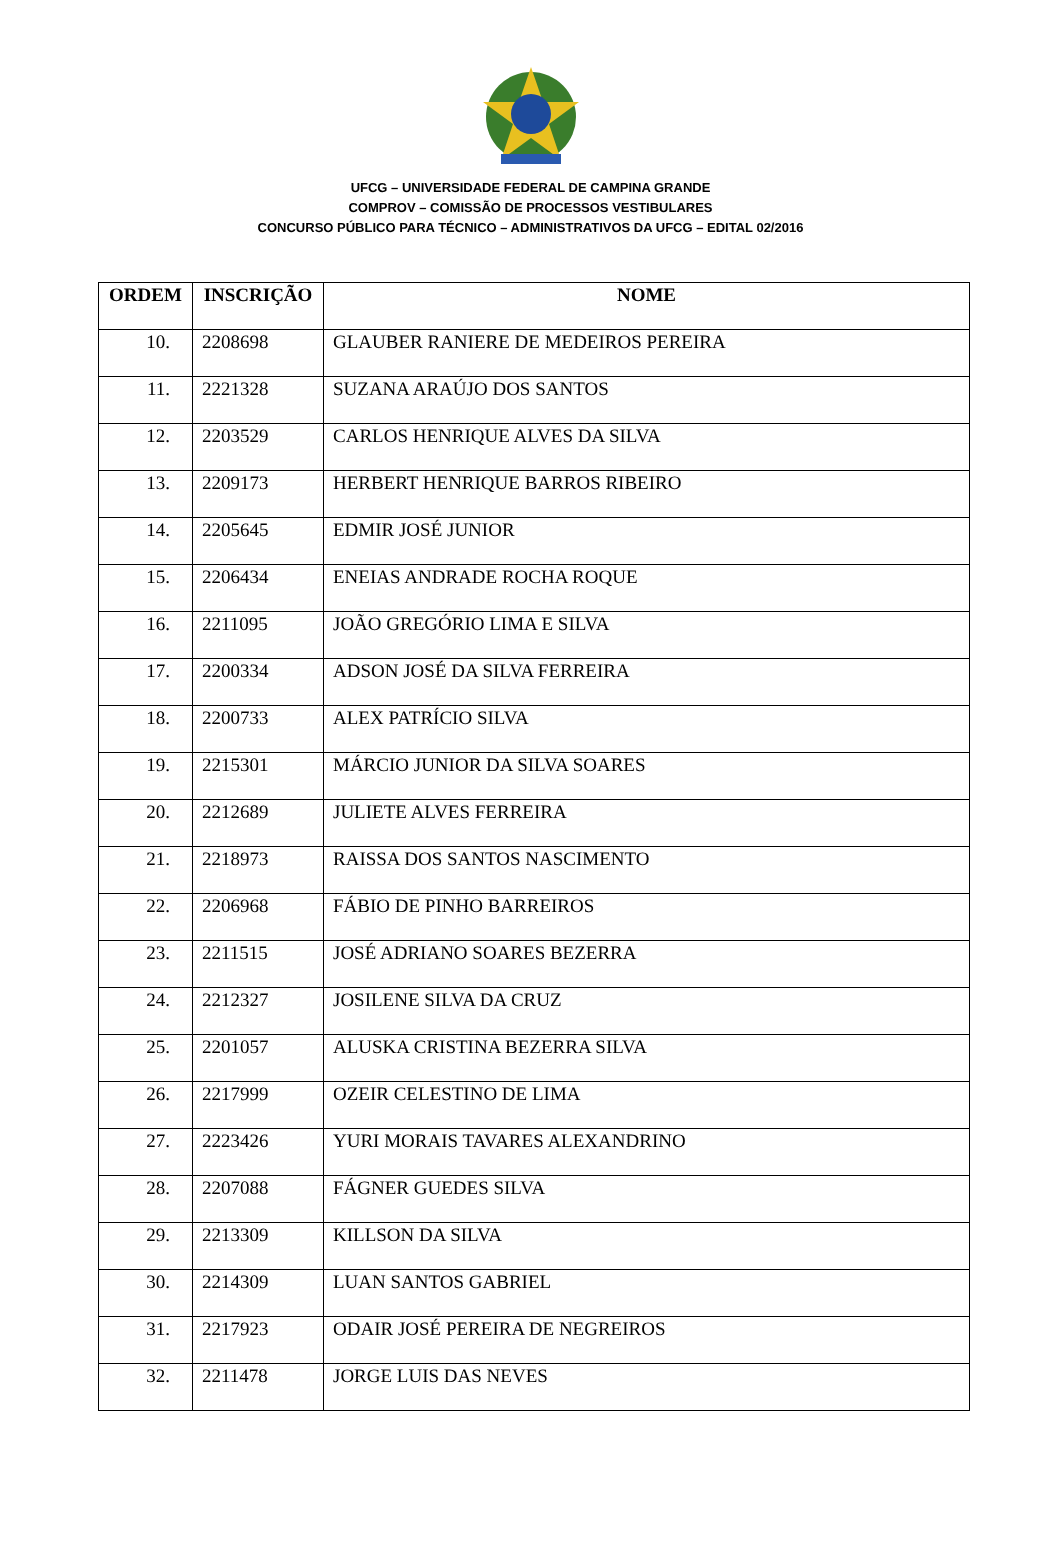UFCG – UNIVERSIDADE FEDERAL DE CAMPINA GRANDE
COMPROV – COMISSÃO DE PROCESSOS VESTIBULARES
CONCURSO PÚBLICO PARA TÉCNICO – ADMINISTRATIVOS DA UFCG – EDITAL 02/2016
| ORDEM | INSCRIÇÃO | NOME |
| --- | --- | --- |
| 10. | 2208698 | GLAUBER RANIERE DE MEDEIROS PEREIRA |
| 11. | 2221328 | SUZANA ARAÚJO DOS SANTOS |
| 12. | 2203529 | CARLOS HENRIQUE ALVES DA SILVA |
| 13. | 2209173 | HERBERT HENRIQUE BARROS RIBEIRO |
| 14. | 2205645 | EDMIR JOSÉ JUNIOR |
| 15. | 2206434 | ENEIAS ANDRADE ROCHA ROQUE |
| 16. | 2211095 | JOÃO GREGÓRIO LIMA E SILVA |
| 17. | 2200334 | ADSON JOSÉ DA SILVA FERREIRA |
| 18. | 2200733 | ALEX PATRÍCIO SILVA |
| 19. | 2215301 | MÁRCIO JUNIOR DA SILVA SOARES |
| 20. | 2212689 | JULIETE ALVES FERREIRA |
| 21. | 2218973 | RAISSA DOS SANTOS NASCIMENTO |
| 22. | 2206968 | FÁBIO DE PINHO BARREIROS |
| 23. | 2211515 | JOSÉ ADRIANO SOARES BEZERRA |
| 24. | 2212327 | JOSILENE SILVA DA CRUZ |
| 25. | 2201057 | ALUSKA CRISTINA BEZERRA SILVA |
| 26. | 2217999 | OZEIR CELESTINO DE LIMA |
| 27. | 2223426 | YURI MORAIS TAVARES ALEXANDRINO |
| 28. | 2207088 | FÁGNER GUEDES SILVA |
| 29. | 2213309 | KILLSON DA SILVA |
| 30. | 2214309 | LUAN SANTOS GABRIEL |
| 31. | 2217923 | ODAIR JOSÉ PEREIRA DE NEGREIROS |
| 32. | 2211478 | JORGE LUIS DAS NEVES |